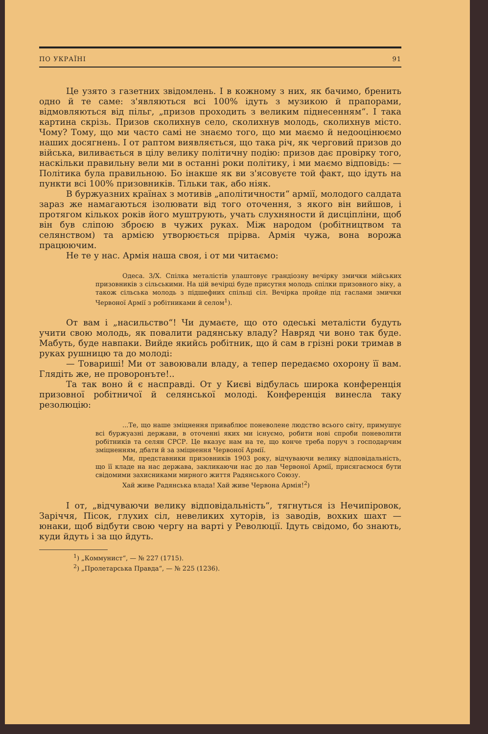ПО УКРАЇНІ 91
Це узято з газетних звідомлень. І в кожному з них, як бачимо, бренить одно й те саме: з'являються всі 100% ідуть з музикою й прапорами, відмовляються від пільг, „призов проходить з великим піднесенням“. І така картина скрізь. Призов сколихнув село, сколихнув молодь, сколихнув місто. Чому? Тому, що ми часто самі не знаємо того, що ми маємо й недооцінюємо наших досягнень. І от раптом виявляється, що така річ, як черговий призов до війська, виливається в цілу велику політичну подію: призов дає провірку того, наскільки правильну вели ми в останні роки політику, і ми маємо відповідь: — Політика була правильною. Бо інакше як ви з'ясовуєте той факт, що ідуть на пункти всі 100% призовників. Тільки так, або ніяк.
В буржуазних країнах з мотивів „аполітичности“ армії, молодого салдата зараз же намагаються ізолювати від того оточення, з якого він вийшов, і протягом кількох років його муштрують, учать слухняности й дисціпліни, щоб він був сліпою зброєю в чужих руках. Між народом (робітництвом та селянством) та армією утворюється прірва. Армія чужа, вона ворожа працюючим.
Не те у нас. Армія наша своя, і от ми читаємо:
Одеса. 3/X. Спілка металістів улаштовує грандіозну вечірку змички мійських призовників з сільськими. На цій вечірці буде присутня молодь спілки призовного віку, а також сільська молодь з підшефних спільці сіл. Вечірка пройде під гаслами змички Червоної Армії з робітниками й селом<sup>1</sup>).
От вам і „насильство“! Чи думаєте, що ото одеські металісти будуть учити свою молодь, як повалити радянську владу? Навряд чи воно так буде. Мабуть, буде навпаки. Вийде якийсь робітник, що й сам в грізні роки тримав в руках рушницю та до молоді:
— Товариші! Ми от завоювали владу, а тепер передаємо охорону її вам. Глядіть же, не проворонъте!..
Та так воно й є насправді. От у Києві відбулась широка конференція призовної робітничої й селянської молоді. Конференція винесла таку резолюцію:
...Те, що наше зміцнення приваблює поневолене людство всього світу, примушує всі буржуазні держави, в оточенні яких ми існуємо, робити нові спроби поневолити робітників та селян СРСР. Це вказує нам на те, що конче треба поруч з господарчим зміцненням, дбати й за зміцнення Червоної Армії.
Ми, представники призовників 1903 року, відчуваючи велику відповідальність, що її кладе на нас держава, закликаючи нас до лав Червоної Армії, присягаємося бути свідомими захисниками мирного життя Радянського Союзу.
Хай живе Радянська влада! Хай живе Червона Армія!<sup>2</sup>)
І от, „відчуваючи велику відповідальність“, тягнуться із Нечипіровок, Заріччя, Пісок, глухих сіл, невеликих хуторів, із заводів, вохких шахт — юнаки, щоб відбути свою чергу на варті у Революції. Ідуть свідомо, бо знають, куди йдуть і за що йдуть.
<sup>1</sup>) „Коммунист“, — № 227 (1715).
<sup>2</sup>) „Пролетарська Правда“, — № 225 (1236).